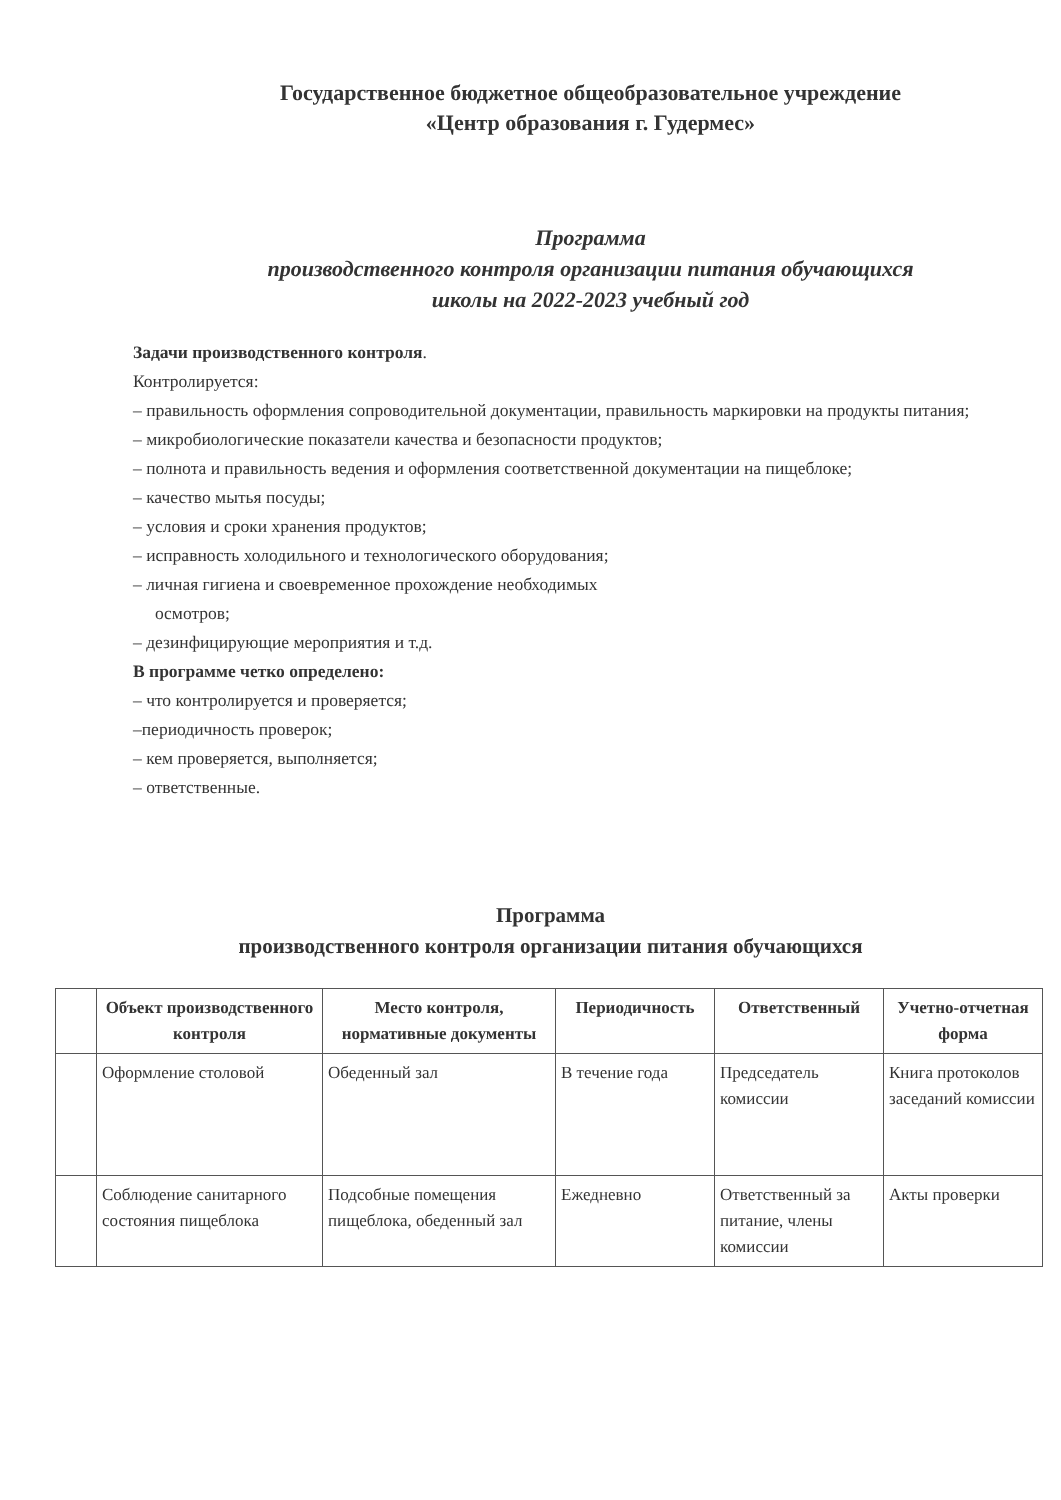Государственное бюджетное общеобразовательное учреждение
«Центр образования г. Гудермес»
Программа
производственного контроля организации питания обучающихся
школы на 2022-2023 учебный год
Задачи производственного контроля.
Контролируется:
– правильность оформления сопроводительной документации, правильность маркировки на продукты питания;
– микробиологические показатели качества и безопасности продуктов;
– полнота и правильность ведения и оформления соответственной документации на пищеблоке;
– качество мытья посуды;
– условия и сроки хранения продуктов;
– исправность холодильного и технологического оборудования;
– личная гигиена и своевременное прохождение необходимых
осмотров;
– дезинфицирующие мероприятия и т.д.
В программе четко определено:
– что контролируется и проверяется;
–периодичность проверок;
– кем проверяется, выполняется;
– ответственные.
Программа
производственного контроля организации питания обучающихся
| | Объект производственного контроля | Место контроля, нормативные документы | Периодичность | Ответственный | Учетно-отчетная форма |
| --- | --- | --- | --- | --- | --- |
| | Оформление столовой | Обеденный зал | В течение года | Председатель комиссии | Книга протоколов заседаний комиссии |
| | Соблюдение санитарного состояния пищеблока | Подсобные помещения пищеблока, обеденный зал | Ежедневно | Ответственный за питание, члены комиссии | Акты проверки |